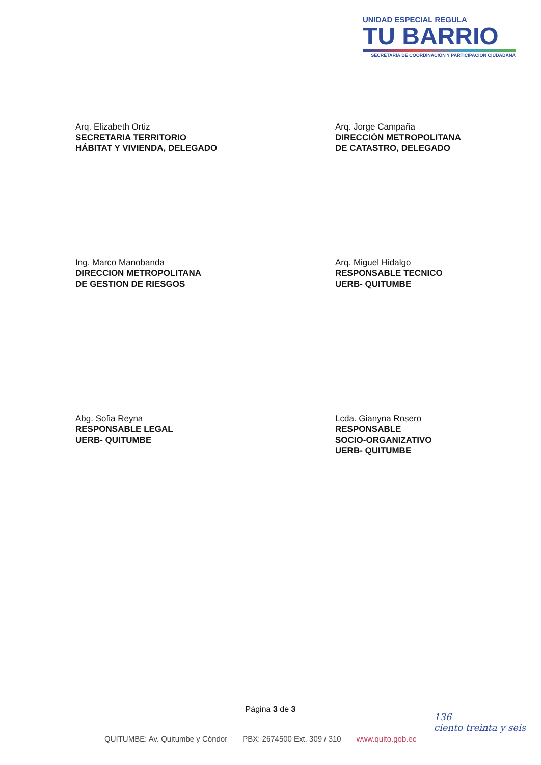UNIDAD ESPECIAL REGULA
TU BARRIO
SECRETARÍA DE COORDINACIÓN Y PARTICIPACIÓN CIUDADANA
Arq. Elizabeth Ortiz
SECRETARIA TERRITORIO
HÁBITAT Y VIVIENDA, DELEGADO
Arq. Jorge Campaña
DIRECCIÓN METROPOLITANA
DE CATASTRO, DELEGADO
Ing. Marco Manobanda
DIRECCION METROPOLITANA
DE GESTION DE RIESGOS
Arq. Miguel Hidalgo
RESPONSABLE TECNICO
UERB- QUITUMBE
Abg. Sofia Reyna
RESPONSABLE LEGAL
UERB- QUITUMBE
Lcda. Gianyna Rosero
RESPONSABLE
SOCIO-ORGANIZATIVO
UERB- QUITUMBE
Página 3 de 3
136
ciento treinta y seis
QUITUMBE: Av. Quitumbe y Cóndor PBX: 2674500 Ext. 309 / 310 www.quito.gob.ec